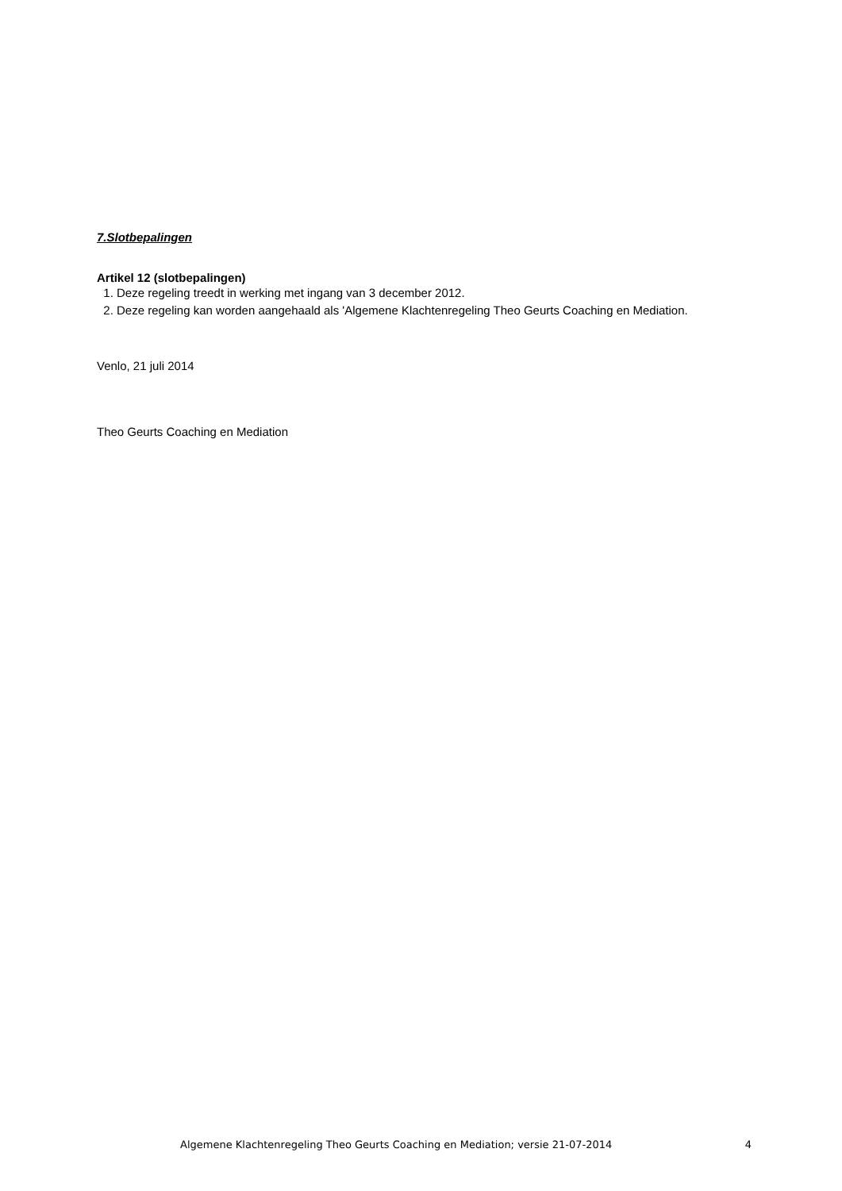7.Slotbepalingen
Artikel 12 (slotbepalingen)
1. Deze regeling treedt in werking met ingang van 3 december 2012.
2. Deze regeling kan worden aangehaald als 'Algemene Klachtenregeling Theo Geurts Coaching en Mediation.
Venlo, 21 juli 2014
Theo Geurts Coaching en Mediation
Algemene Klachtenregeling Theo Geurts Coaching en Mediation; versie 21-07-2014 4